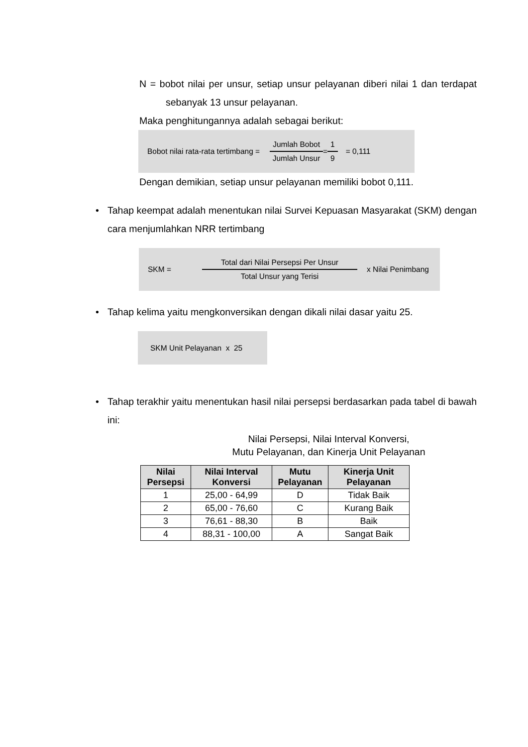N = bobot nilai per unsur, setiap unsur pelayanan diberi nilai 1 dan terdapat sebanyak 13 unsur pelayanan.
Maka penghitungannya adalah sebagai berikut:
Bobot nilai rata-rata tertimbang = Jumlah Bobot Jumlah Unsur = 1 9 = 0,111
Dengan demikian, setiap unsur pelayanan memiliki bobot 0,111.
• Tahap keempat adalah menentukan nilai Survei Kepuasan Masyarakat (SKM) dengan cara menjumlahkan NRR tertimbang
SKM = Total dari Nilai Persepsi Per Unsur Total Unsur yang Terisi x Nilai Penimbang
• Tahap kelima yaitu mengkonversikan dengan dikali nilai dasar yaitu 25.
SKM Unit Pelayanan x 25
• Tahap terakhir yaitu menentukan hasil nilai persepsi berdasarkan pada tabel di bawah ini:
Nilai Persepsi, Nilai Interval Konversi,
Mutu Pelayanan, dan Kinerja Unit Pelayanan
| Nilai Persepsi | Nilai Interval Konversi | Mutu Pelayanan | Kinerja Unit Pelayanan |
| --- | --- | --- | --- |
| 1 | 25,00 - 64,99 | D | Tidak Baik |
| 2 | 65,00 - 76,60 | C | Kurang Baik |
| 3 | 76,61 - 88,30 | B | Baik |
| 4 | 88,31 - 100,00 | A | Sangat Baik |